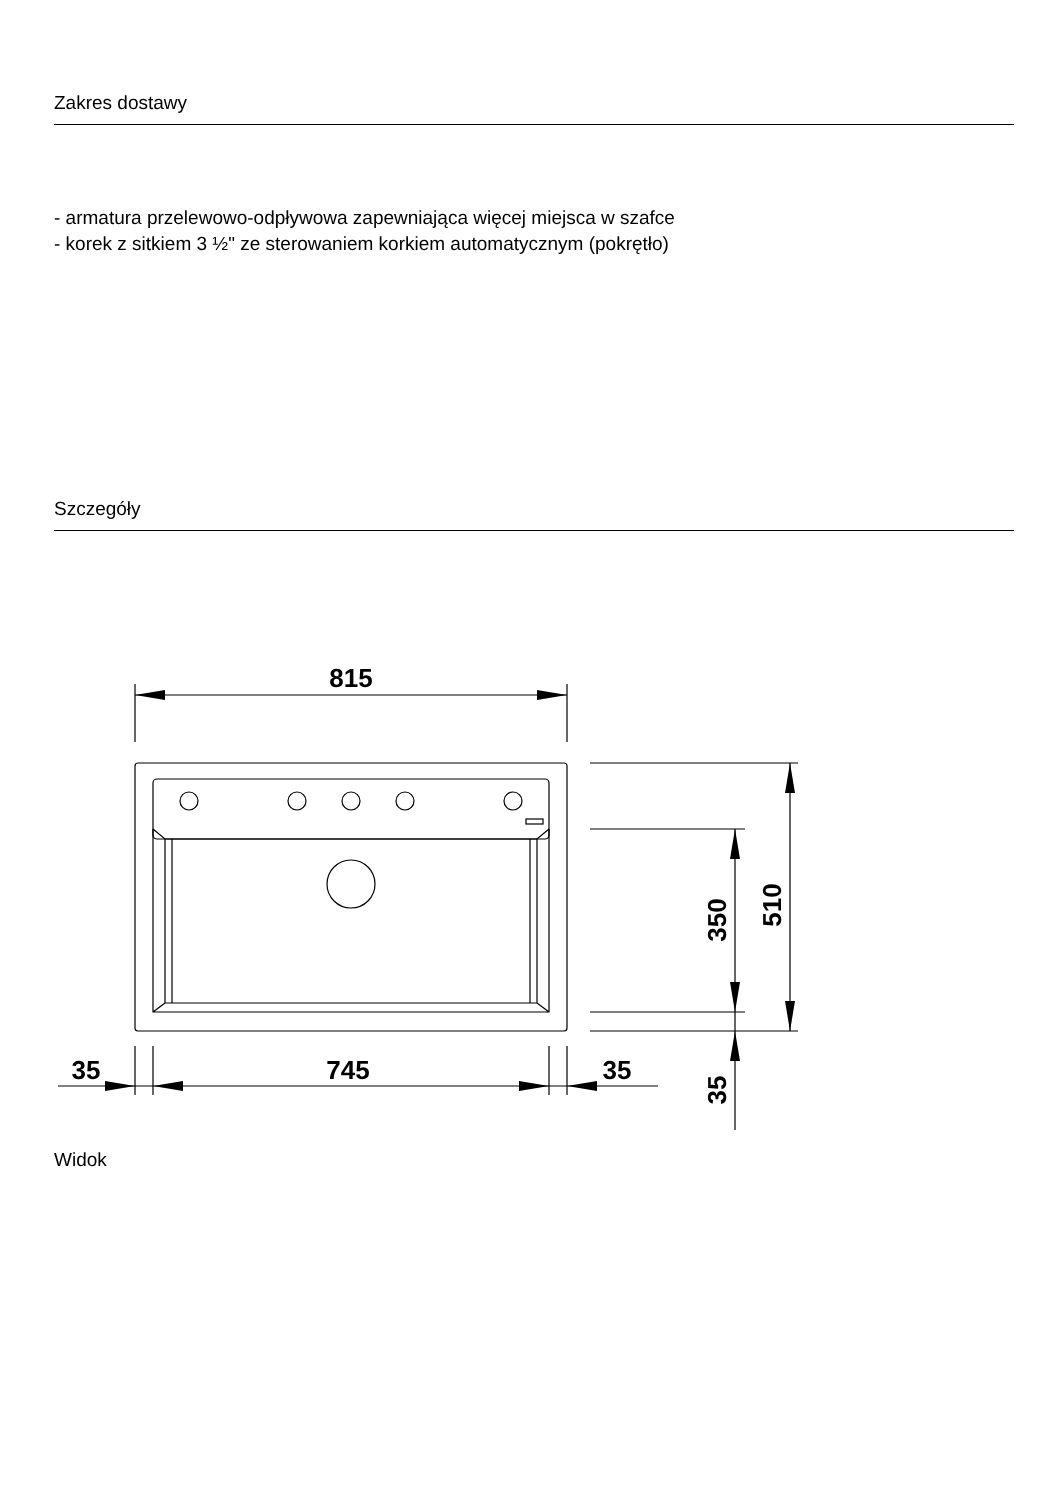Zakres dostawy
- armatura przelewowo-odpływowa zapewniająca więcej miejsca w szafce
- korek z sitkiem 3 ½" ze sterowaniem korkiem automatycznym (pokrętło)
Szczegóły
815
35
745
35
350
510
35
Widok